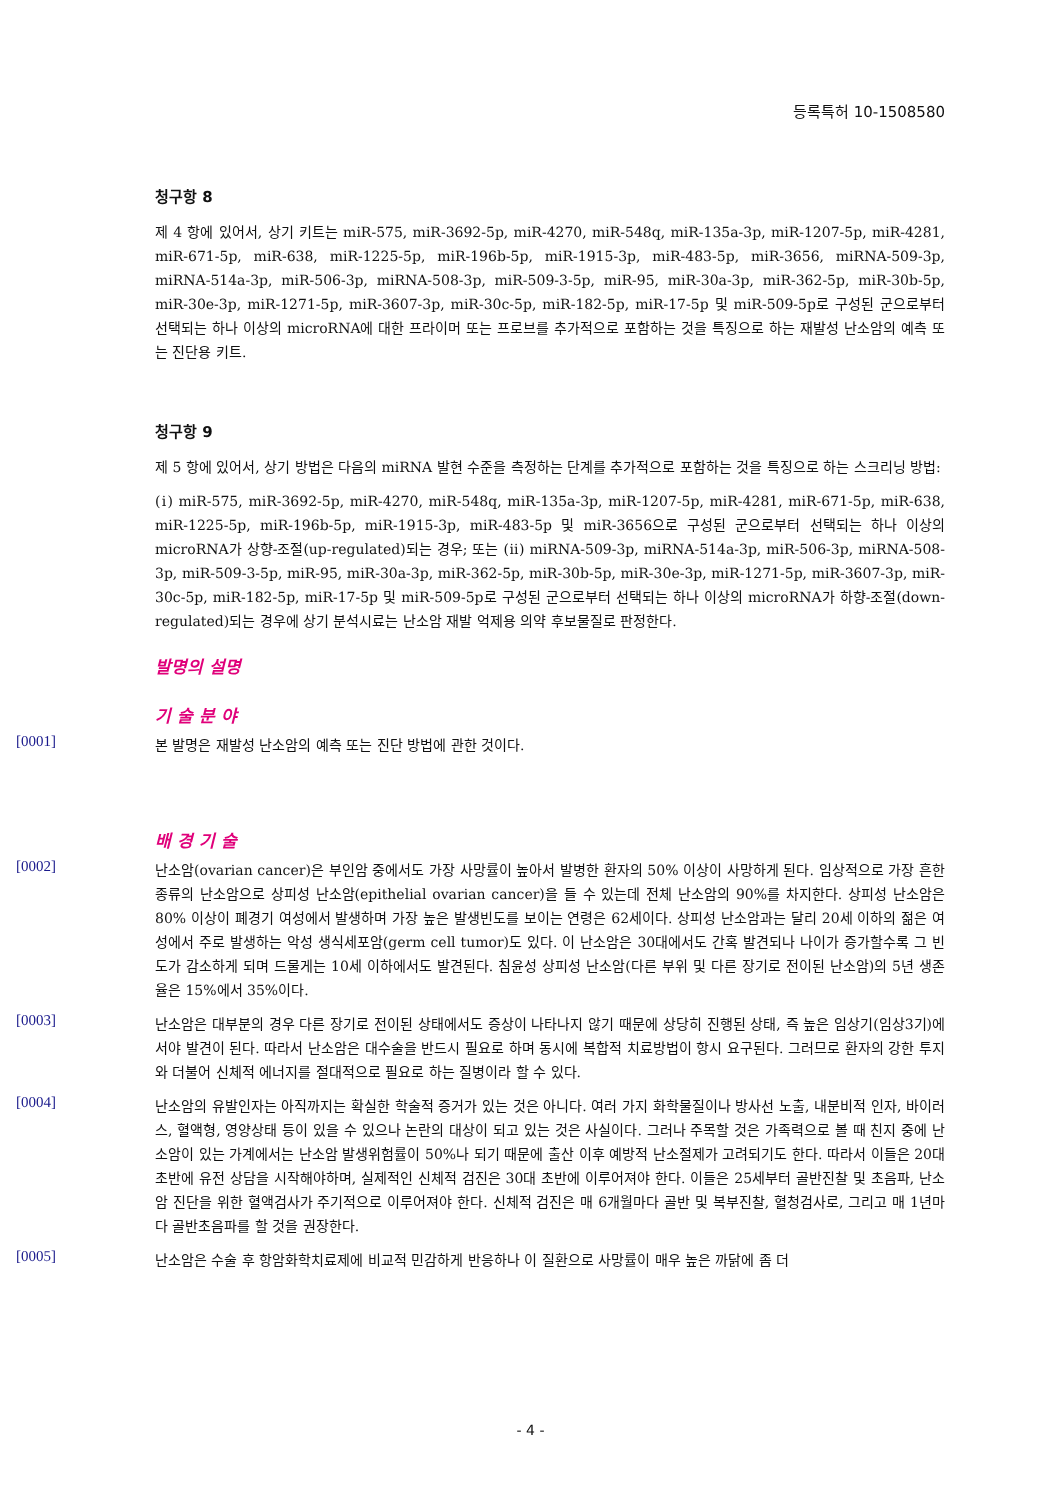등록특허 10-1508580
청구항 8
제 4 항에 있어서, 상기 키트는 miR-575, miR-3692-5p, miR-4270, miR-548q, miR-135a-3p, miR-1207-5p, miR-4281, miR-671-5p, miR-638, miR-1225-5p, miR-196b-5p, miR-1915-3p, miR-483-5p, miR-3656, miRNA-509-3p, miRNA-514a-3p, miR-506-3p, miRNA-508-3p, miR-509-3-5p, miR-95, miR-30a-3p, miR-362-5p, miR-30b-5p, miR-30e-3p, miR-1271-5p, miR-3607-3p, miR-30c-5p, miR-182-5p, miR-17-5p 및 miR-509-5p로 구성된 군으로부터 선택되는 하나 이상의 microRNA에 대한 프라이머 또는 프로브를 추가적으로 포함하는 것을 특징으로 하는 재발성 난소암의 예측 또는 진단용 키트.
청구항 9
제 5 항에 있어서, 상기 방법은 다음의 miRNA 발현 수준을 측정하는 단계를 추가적으로 포함하는 것을 특징으로 하는 스크리닝 방법:
(ⅰ) miR-575, miR-3692-5p, miR-4270, miR-548q, miR-135a-3p, miR-1207-5p, miR-4281, miR-671-5p, miR-638, miR-1225-5p, miR-196b-5p, miR-1915-3p, miR-483-5p 및 miR-3656으로 구성된 군으로부터 선택되는 하나 이상의 microRNA가 상향-조절(up-regulated)되는 경우; 또는 (ⅱ) miRNA-509-3p, miRNA-514a-3p, miR-506-3p, miRNA-508-3p, miR-509-3-5p, miR-95, miR-30a-3p, miR-362-5p, miR-30b-5p, miR-30e-3p, miR-1271-5p, miR-3607-3p, miR-30c-5p, miR-182-5p, miR-17-5p 및 miR-509-5p로 구성된 군으로부터 선택되는 하나 이상의 microRNA가 하향-조절(down-regulated)되는 경우에 상기 분석시료는 난소암 재발 억제용 의약 후보물질로 판정한다.
발명의 설명
기 술 분 야
[0001]
본 발명은 재발성 난소암의 예측 또는 진단 방법에 관한 것이다.
배 경 기 술
[0002]
난소암(ovarian cancer)은 부인암 중에서도 가장 사망률이 높아서 발병한 환자의 50% 이상이 사망하게 된다. 임상적으로 가장 흔한 종류의 난소암으로 상피성 난소암(epithelial ovarian cancer)을 들 수 있는데 전체 난소암의 90%를 차지한다. 상피성 난소암은 80% 이상이 폐경기 여성에서 발생하며 가장 높은 발생빈도를 보이는 연령은 62세이다. 상피성 난소암과는 달리 20세 이하의 젊은 여성에서 주로 발생하는 악성 생식세포암(germ cell tumor)도 있다. 이 난소암은 30대에서도 간혹 발견되나 나이가 증가할수록 그 빈도가 감소하게 되며 드물게는 10세 이하에서도 발견된다. 침윤성 상피성 난소암(다른 부위 및 다른 장기로 전이된 난소암)의 5년 생존율은 15%에서 35%이다.
[0003]
난소암은 대부분의 경우 다른 장기로 전이된 상태에서도 증상이 나타나지 않기 때문에 상당히 진행된 상태, 즉 높은 임상기(임상3기)에서야 발견이 된다. 따라서 난소암은 대수술을 반드시 필요로 하며 동시에 복합적 치료방법이 항시 요구된다. 그러므로 환자의 강한 투지와 더불어 신체적 에너지를 절대적으로 필요로 하는 질병이라 할 수 있다.
[0004]
난소암의 유발인자는 아직까지는 확실한 학술적 증거가 있는 것은 아니다. 여러 가지 화학물질이나 방사선 노출, 내분비적 인자, 바이러스, 혈액형, 영양상태 등이 있을 수 있으나 논란의 대상이 되고 있는 것은 사실이다. 그러나 주목할 것은 가족력으로 볼 때 친지 중에 난소암이 있는 가계에서는 난소암 발생위험률이 50%나 되기 때문에 출산 이후 예방적 난소절제가 고려되기도 한다. 따라서 이들은 20대 초반에 유전 상담을 시작해야하며, 실제적인 신체적 검진은 30대 초반에 이루어져야 한다. 이들은 25세부터 골반진찰 및 초음파, 난소암 진단을 위한 혈액검사가 주기적으로 이루어져야 한다. 신체적 검진은 매 6개월마다 골반 및 복부진찰, 혈청검사로, 그리고 매 1년마다 골반초음파를 할 것을 권장한다.
[0005]
난소암은 수술 후 항암화학치료제에 비교적 민감하게 반응하나 이 질환으로 사망률이 매우 높은 까닭에 좀 더
- 4 -